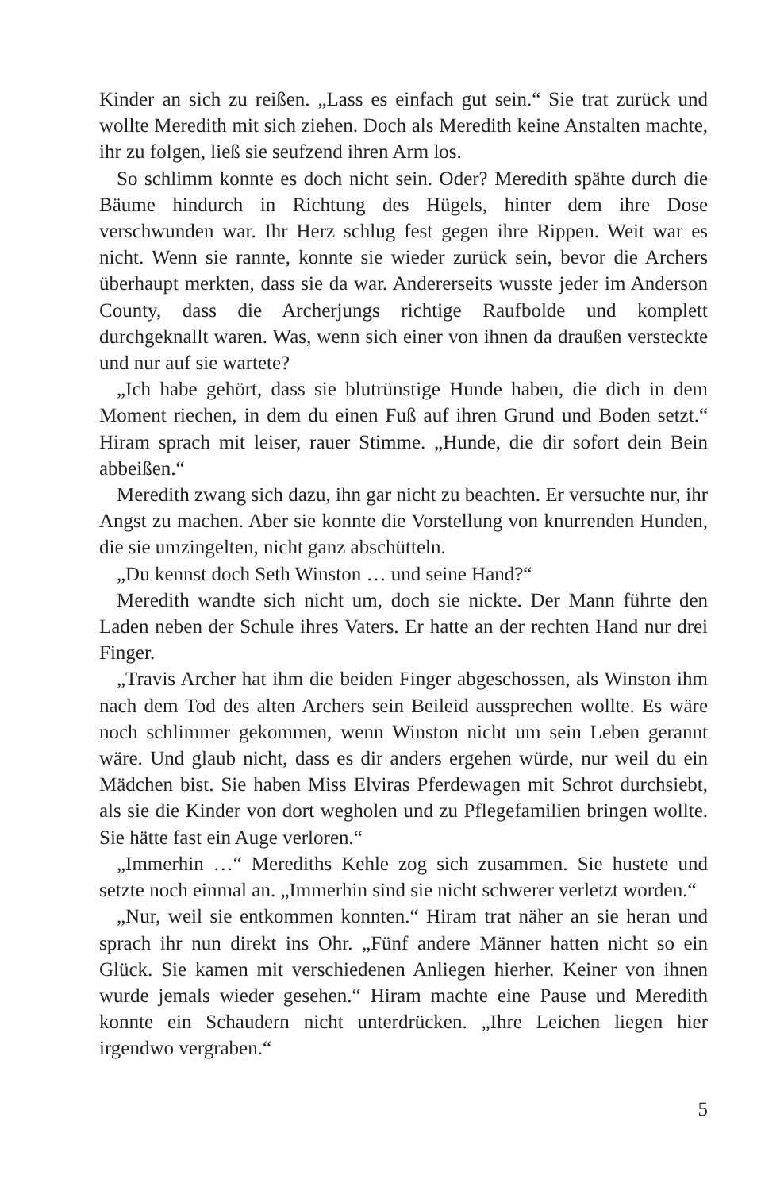Kinder an sich zu reißen. „Lass es einfach gut sein.“ Sie trat zurück und wollte Meredith mit sich ziehen. Doch als Meredith keine Anstalten machte, ihr zu folgen, ließ sie seufzend ihren Arm los.
So schlimm konnte es doch nicht sein. Oder? Meredith spähte durch die Bäume hindurch in Richtung des Hügels, hinter dem ihre Dose verschwunden war. Ihr Herz schlug fest gegen ihre Rippen. Weit war es nicht. Wenn sie rannte, konnte sie wieder zurück sein, bevor die Archers überhaupt merkten, dass sie da war. Andererseits wusste jeder im Anderson County, dass die Archerjungs richtige Raufbolde und komplett durchgeknallt waren. Was, wenn sich einer von ihnen da draußen versteckte und nur auf sie wartete?
„Ich habe gehört, dass sie blutrünstige Hunde haben, die dich in dem Moment riechen, in dem du einen Fuß auf ihren Grund und Boden setzt.“ Hiram sprach mit leiser, rauer Stimme. „Hunde, die dir sofort dein Bein abbeißen.“
Meredith zwang sich dazu, ihn gar nicht zu beachten. Er versuchte nur, ihr Angst zu machen. Aber sie konnte die Vorstellung von knurrenden Hunden, die sie umzingelten, nicht ganz abschütteln.
„Du kennst doch Seth Winston … und seine Hand?“
Meredith wandte sich nicht um, doch sie nickte. Der Mann führte den Laden neben der Schule ihres Vaters. Er hatte an der rechten Hand nur drei Finger.
„Travis Archer hat ihm die beiden Finger abgeschossen, als Winston ihm nach dem Tod des alten Archers sein Beileid aussprechen wollte. Es wäre noch schlimmer gekommen, wenn Winston nicht um sein Leben gerannt wäre. Und glaub nicht, dass es dir anders ergehen würde, nur weil du ein Mädchen bist. Sie haben Miss Elviras Pferdewagen mit Schrot durchsiebt, als sie die Kinder von dort wegholen und zu Pflegefamilien bringen wollte. Sie hätte fast ein Auge verloren.“
„Immerhin …“ Merediths Kehle zog sich zusammen. Sie hustete und setzte noch einmal an. „Immerhin sind sie nicht schwerer verletzt worden.“
„Nur, weil sie entkommen konnten.“ Hiram trat näher an sie heran und sprach ihr nun direkt ins Ohr. „Fünf andere Männer hatten nicht so ein Glück. Sie kamen mit verschiedenen Anliegen hierher. Keiner von ihnen wurde jemals wieder gesehen.“ Hiram machte eine Pause und Meredith konnte ein Schaudern nicht unterdrücken. „Ihre Leichen liegen hier irgendwo vergraben.“
5